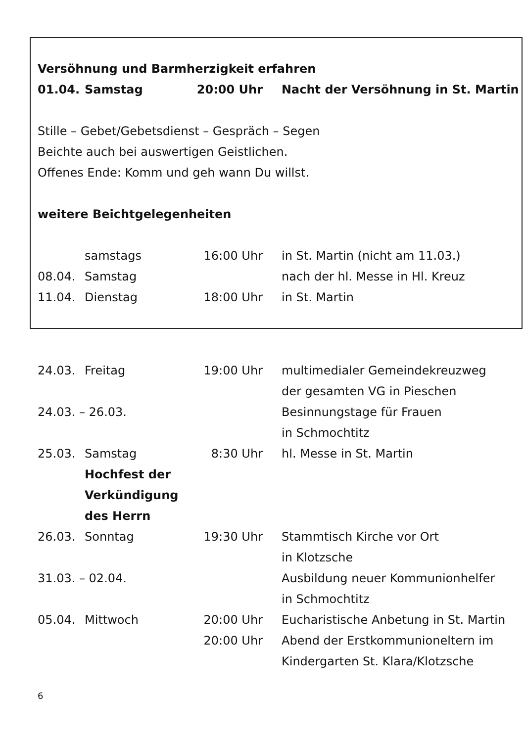Versöhnung und Barmherzigkeit erfahren
| 01.04. | Samstag | 20:00 Uhr | Nacht der Versöhnung in St. Martin |
Stille – Gebet/Gebetsdienst – Gespräch – Segen
Beichte auch bei auswertigen Geistlichen.
Offenes Ende: Komm und geh wann Du willst.
weitere Beichtgelegenheiten
| | samstags | 16:00 Uhr | in St. Martin (nicht am 11.03.) |
| 08.04. | Samstag | | nach der hl. Messe in Hl. Kreuz |
| 11.04. | Dienstag | 18:00 Uhr | in St. Martin |
| 24.03. | Freitag | 19:00 Uhr | multimedialer Gemeindekreuzweg der gesamten VG in Pieschen |
| 24.03. – 26.03. | | | Besinnungstage für Frauen in Schmochtitz |
| 25.03. | Samstag Hochfest der Verkündigung des Herrn | 8:30 Uhr | hl. Messe in St. Martin |
| 26.03. | Sonntag | 19:30 Uhr | Stammtisch Kirche vor Ort in Klotzsche |
| 31.03. – 02.04. | | | Ausbildung neuer Kommunionhelfer in Schmochtitz |
| 05.04. | Mittwoch | 20:00 Uhr | Eucharistische Anbetung in St. Martin |
| | | 20:00 Uhr | Abend der Erstkommunioneltern im Kindergarten St. Klara/Klotzsche |
6